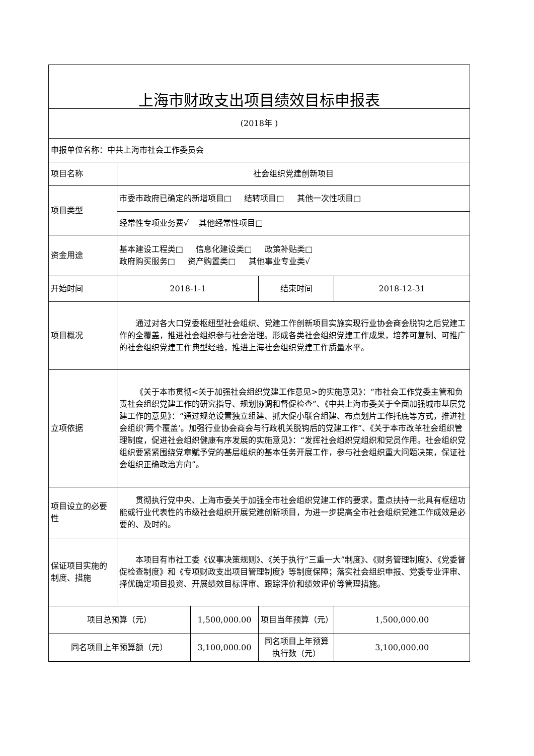| 上海市财政支出项目绩效目标申报表 | | | | |
| (2018年 ) | | | | |
| 申报单位名称：中共上海市社会工作委员会 | | | | |
| 项目名称 | 社会组织党建创新项目 | | | |
| 项目类型 | 市委市政府已确定的新增项目□ 结转项目□ 其他一次性项目□ | | | |
| | 经常性专项业务费√ 其他经常性项目□ | | | |
| 资金用途 | 基本建设工程类□ 信息化建设类□ 政策补贴类□ 政府购买服务□ 资产购置类□ 其他事业专业类√ | | | |
| 开始时间 | 2018-1-1 | | 结束时间 | 2018-12-31 |
| 项目概况 | 通过对各大口党委枢纽型社会组织、党建工作创新项目实施实现行业协会商会脱钩之后党建工作的全覆盖，推进社会组织参与社会治理。形成各类社会组织党建工作成果，培养可复制、可推广的社会组织党建工作典型经验，推进上海社会组织党建工作质量水平。 | | | |
| 立项依据 | 《关于本市贯彻<关于加强社会组织党建工作意见>的实施意见》：“市社会工作党委主管和负责社会组织党建工作的研究指导、规划协调和督促检查”、《中共上海市委关于全面加强城市基层党建工作的意见》：“通过规范设置独立组建、抓大促小联合组建、布点划片工作托底等方式，推进社会组织‘两个覆盖’。加强行业协会商会与行政机关脱钩后的党建工作”、《关于本市改革社会组织管理制度，促进社会组织健康有序发展的实施意见》：“发挥社会组织党组织和党员作用。社会组织党组织要紧紧围绕党章赋予党的基层组织的基本任务开展工作，参与社会组织重大问题决策，保证社会组织正确政治方向”。 | | | |
| 项目设立的必要性 | 贯彻执行党中央、上海市委关于加强全市社会组织党建工作的要求，重点扶持一批具有枢纽功能或行业代表性的市级社会组织开展党建创新项目，为进一步提高全市社会组织党建工作成效是必要的、及时的。 | | | |
| 保证项目实施的制度、措施 | 本项目有市社工委《议事决策规则》、《关于执行“三重一大”制度》、《财务管理制度》、《党委督促检查制度》和《专项财政支出项目管理制度》等制度保障；落实社会组织申报、党委专业评审、择优确定项目投资、开展绩效目标评审、跟踪评价和绩效评价等管理措施。 | | | |
| 项目总预算（元） | | 1,500,000.00 | 项目当年预算（元） | 1,500,000.00 |
| 同名项目上年预算额（元） | | 3,100,000.00 | 同名项目上年预算执行数（元） | 3,100,000.00 |